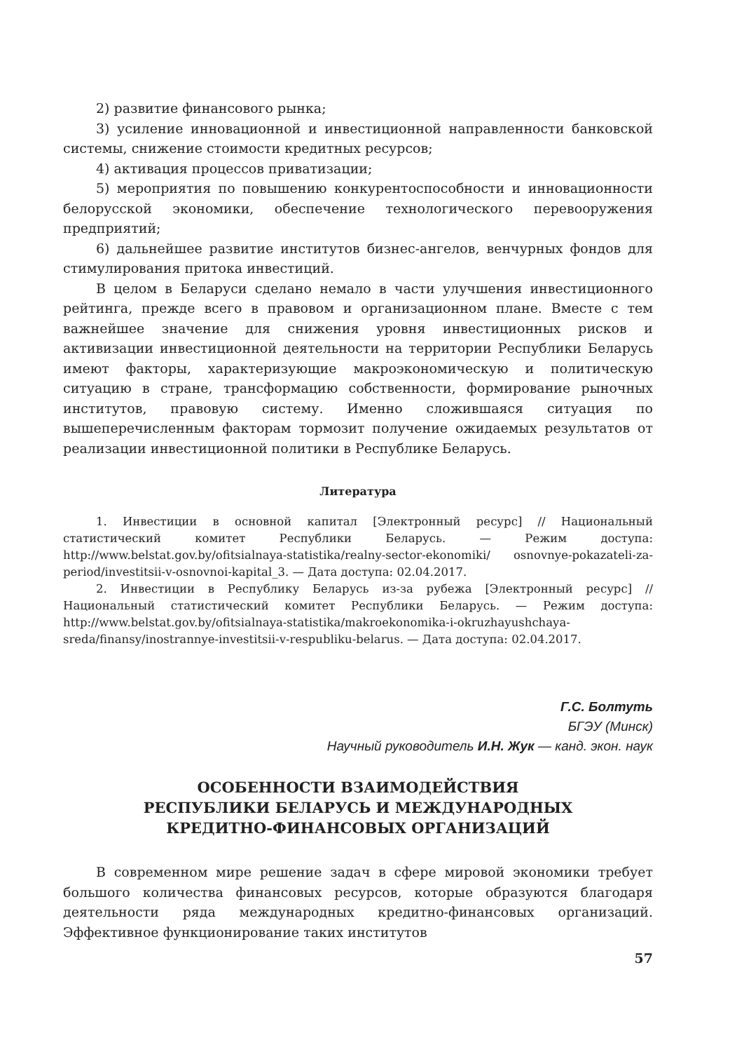2) развитие финансового рынка;
3) усиление инновационной и инвестиционной направленности банковской системы, снижение стоимости кредитных ресурсов;
4) активация процессов приватизации;
5) мероприятия по повышению конкурентоспособности и инновационности белорусской экономики, обеспечение технологического перевооружения предприятий;
6) дальнейшее развитие институтов бизнес-ангелов, венчурных фондов для стимулирования притока инвестиций.
В целом в Беларуси сделано немало в части улучшения инвестиционного рейтинга, прежде всего в правовом и организационном плане. Вместе с тем важнейшее значение для снижения уровня инвестиционных рисков и активизации инвестиционной деятельности на территории Республики Беларусь имеют факторы, характеризующие макроэкономическую и политическую ситуацию в стране, трансформацию собственности, формирование рыночных институтов, правовую систему. Именно сложившаяся ситуация по вышеперечисленным факторам тормозит получение ожидаемых результатов от реализации инвестиционной политики в Республике Беларусь.
Литература
1. Инвестиции в основной капитал [Электронный ресурс] // Национальный статистический комитет Республики Беларусь. — Режим доступа: http://www.belstat.gov.by/ofitsialnaya-statistika/realny-sector-ekonomiki/ osnovnye-pokazateli-za-period/investitsii-v-osnovnoi-kapital_3. — Дата доступа: 02.04.2017.
2. Инвестиции в Республику Беларусь из-за рубежа [Электронный ресурс] // Национальный статистический комитет Республики Беларусь. — Режим доступа: http://www.belstat.gov.by/ofitsialnaya-statistika/makroekonomika-i-okruzhayushchaya-sreda/finansy/inostrannye-investitsii-v-respubliku-belarus. — Дата доступа: 02.04.2017.
Г.С. Болтуть
БГЭУ (Минск)
Научный руководитель И.Н. Жук — канд. экон. наук
ОСОБЕННОСТИ ВЗАИМОДЕЙСТВИЯ
РЕСПУБЛИКИ БЕЛАРУСЬ И МЕЖДУНАРОДНЫХ
КРЕДИТНО-ФИНАНСОВЫХ ОРГАНИЗАЦИЙ
В современном мире решение задач в сфере мировой экономики требует большого количества финансовых ресурсов, которые образуются благодаря деятельности ряда международных кредитно-финансовых организаций. Эффективное функционирование таких институтов
57